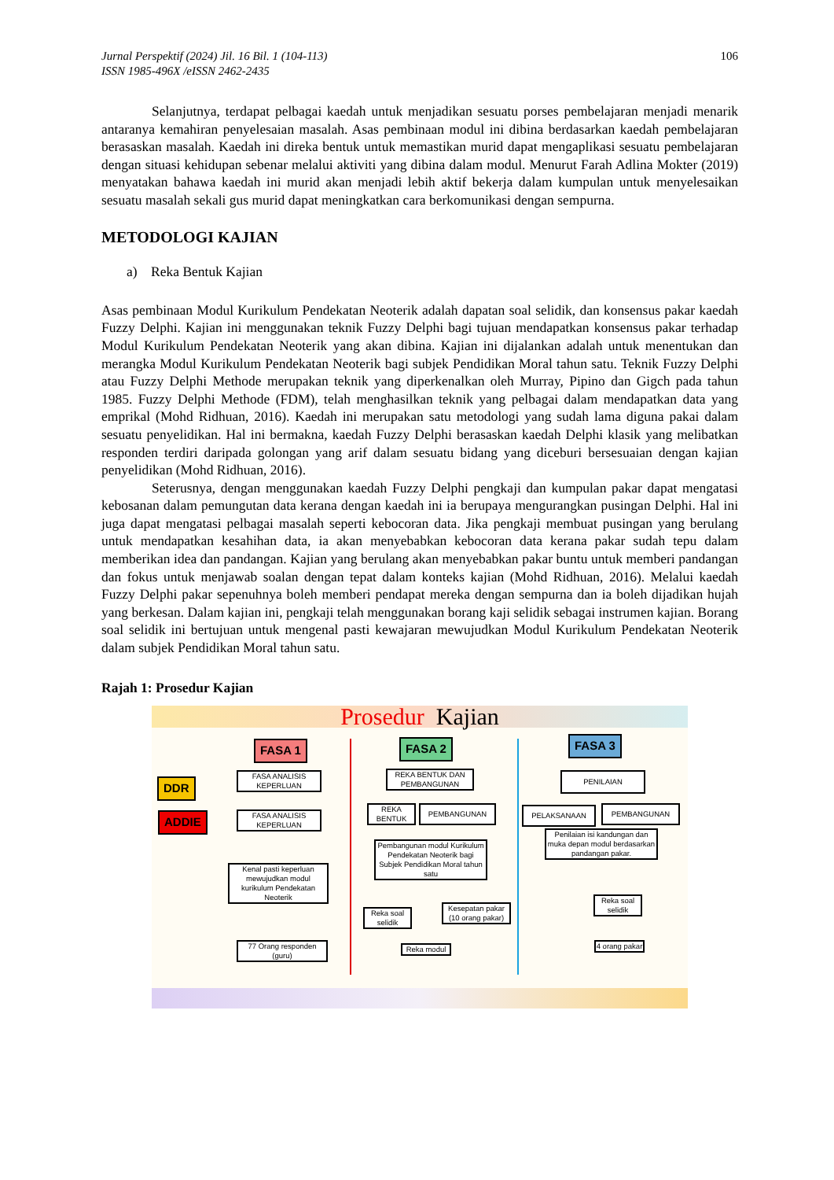106 Jurnal Perspektif (2024) Jil. 16 Bil. 1 (104-113)
ISSN 1985-496X /eISSN 2462-2435
Selanjutnya, terdapat pelbagai kaedah untuk menjadikan sesuatu porses pembelajaran menjadi menarik antaranya kemahiran penyelesaian masalah. Asas pembinaan modul ini dibina berdasarkan kaedah pembelajaran berasaskan masalah. Kaedah ini direka bentuk untuk memastikan murid dapat mengaplikasi sesuatu pembelajaran dengan situasi kehidupan sebenar melalui aktiviti yang dibina dalam modul. Menurut Farah Adlina Mokter (2019) menyatakan bahawa kaedah ini murid akan menjadi lebih aktif bekerja dalam kumpulan untuk menyelesaikan sesuatu masalah sekali gus murid dapat meningkatkan cara berkomunikasi dengan sempurna.
METODOLOGI KAJIAN
a) Reka Bentuk Kajian
Asas pembinaan Modul Kurikulum Pendekatan Neoterik adalah dapatan soal selidik, dan konsensus pakar kaedah Fuzzy Delphi. Kajian ini menggunakan teknik Fuzzy Delphi bagi tujuan mendapatkan konsensus pakar terhadap Modul Kurikulum Pendekatan Neoterik yang akan dibina. Kajian ini dijalankan adalah untuk menentukan dan merangka Modul Kurikulum Pendekatan Neoterik bagi subjek Pendidikan Moral tahun satu. Teknik Fuzzy Delphi atau Fuzzy Delphi Methode merupakan teknik yang diperkenalkan oleh Murray, Pipino dan Gigch pada tahun 1985. Fuzzy Delphi Methode (FDM), telah menghasilkan teknik yang pelbagai dalam mendapatkan data yang emprikal (Mohd Ridhuan, 2016). Kaedah ini merupakan satu metodologi yang sudah lama diguna pakai dalam sesuatu penyelidikan. Hal ini bermakna, kaedah Fuzzy Delphi berasaskan kaedah Delphi klasik yang melibatkan responden terdiri daripada golongan yang arif dalam sesuatu bidang yang diceburi bersesuaian dengan kajian penyelidikan (Mohd Ridhuan, 2016).
Seterusnya, dengan menggunakan kaedah Fuzzy Delphi pengkaji dan kumpulan pakar dapat mengatasi kebosanan dalam pemungutan data kerana dengan kaedah ini ia berupaya mengurangkan pusingan Delphi. Hal ini juga dapat mengatasi pelbagai masalah seperti kebocoran data. Jika pengkaji membuat pusingan yang berulang untuk mendapatkan kesahihan data, ia akan menyebabkan kebocoran data kerana pakar sudah tepu dalam memberikan idea dan pandangan. Kajian yang berulang akan menyebabkan pakar buntu untuk memberi pandangan dan fokus untuk menjawab soalan dengan tepat dalam konteks kajian (Mohd Ridhuan, 2016). Melalui kaedah Fuzzy Delphi pakar sepenuhnya boleh memberi pendapat mereka dengan sempurna dan ia boleh dijadikan hujah yang berkesan. Dalam kajian ini, pengkaji telah menggunakan borang kaji selidik sebagai instrumen kajian. Borang soal selidik ini bertujuan untuk mengenal pasti kewajaran mewujudkan Modul Kurikulum Pendekatan Neoterik dalam subjek Pendidikan Moral tahun satu.
Rajah 1: Prosedur Kajian
Prosedur Kajian
FASA 1 FASA 2 FASA 3
DDR
ADDIE
FASA ANALISIS KEPERLUAN
REKA BENTUK DAN PEMBANGUNAN
PENILAIAN
FASA ANALISIS KEPERLUAN
REKA BENTUK
PEMBANGUNAN PELAKSANAAN PEMBANGUNAN
Penilaian isi kandungan dan muka depan modul berdasarkan pandangan pakar.
Pembangunan modul Kurikulum Pendekatan Neoterik bagi Subjek Pendidikan Moral tahun satu
Kenal pasti keperluan mewujudkan modul kurikulum Pendekatan Neoterik
Reka soal selidik
Reka soal selidik
Kesepatan pakar (10 orang pakar)
77 Orang responden (guru)
Reka modul
4 orang pakar